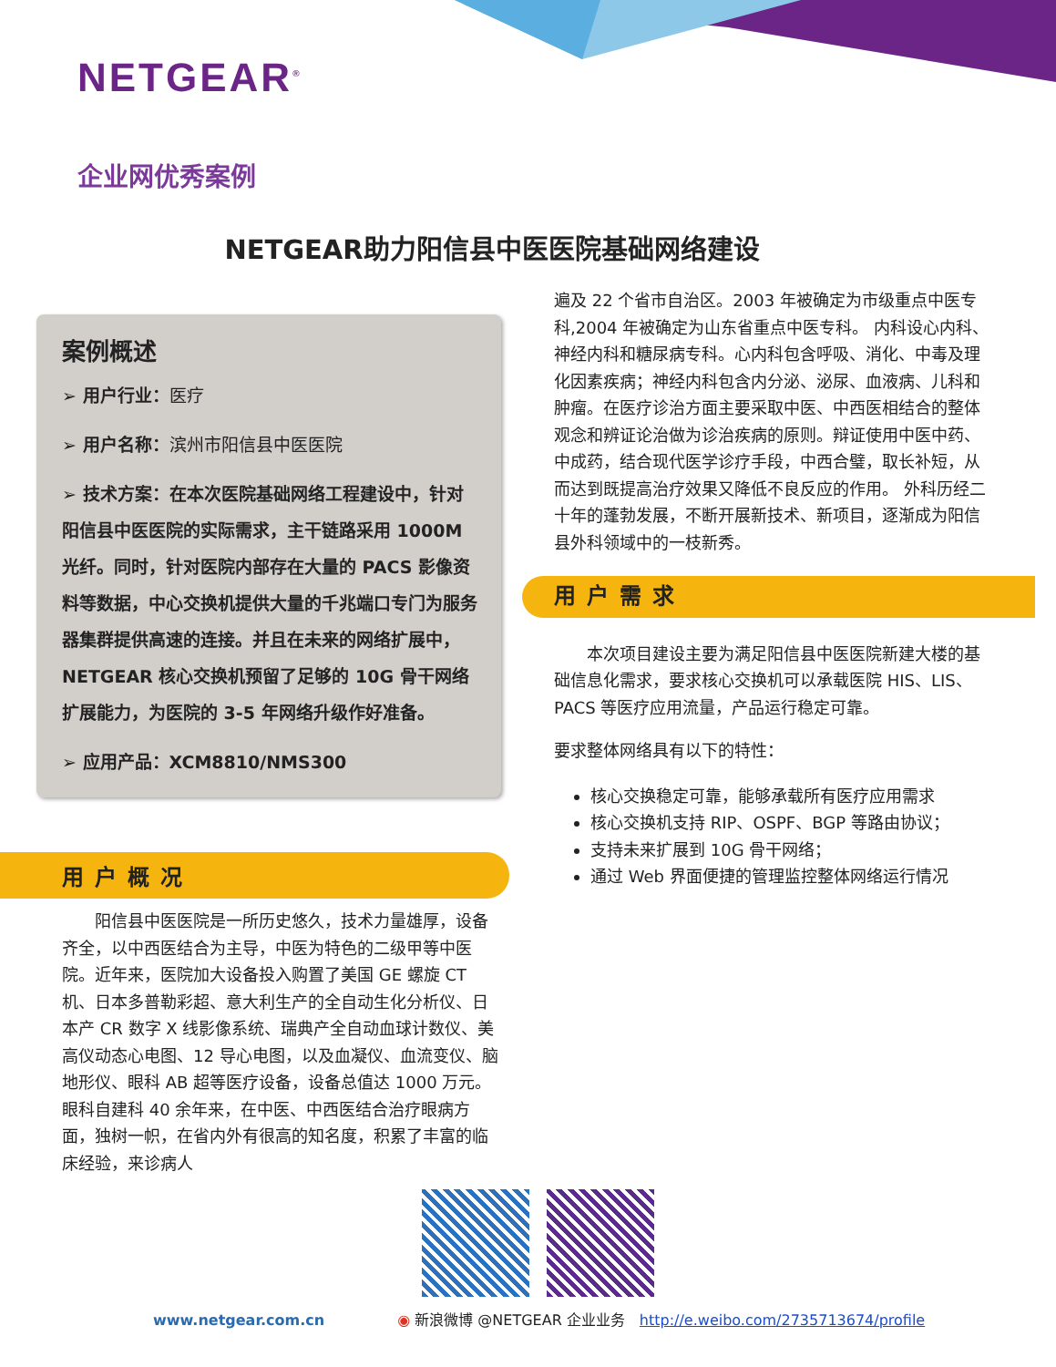NETGEAR<sup>®</sup>
企业网优秀案例
NETGEAR助力阳信县中医医院基础网络建设
案例概述
➢ 用户行业：医疗
➢ 用户名称：滨州市阳信县中医医院
➢ 技术方案：在本次医院基础网络工程建设中，针对阳信县中医医院的实际需求，主干链路采用 1000M 光纤。同时，针对医院内部存在大量的 PACS 影像资料等数据，中心交换机提供大量的千兆端口专门为服务器集群提供高速的连接。并且在未来的网络扩展中，NETGEAR 核心交换机预留了足够的 10G 骨干网络扩展能力，为医院的 3-5 年网络升级作好准备。
➢ 应用产品：XCM8810/NMS300
用户概况
　　阳信县中医医院是一所历史悠久，技术力量雄厚，设备齐全，以中西医结合为主导，中医为特色的二级甲等中医院。近年来，医院加大设备投入购置了美国 GE 螺旋 CT 机、日本多普勒彩超、意大利生产的全自动生化分析仪、日本产 CR 数字 X 线影像系统、瑞典产全自动血球计数仪、美高仪动态心电图、12 导心电图，以及血凝仪、血流变仪、脑地形仪、眼科 AB 超等医疗设备，设备总值达 1000 万元。眼科自建科 40 余年来，在中医、中西医结合治疗眼病方面，独树一帜，在省内外有很高的知名度，积累了丰富的临床经验，来诊病人
遍及 22 个省市自治区。2003 年被确定为市级重点中医专科,2004 年被确定为山东省重点中医专科。 内科设心内科、神经内科和糖尿病专科。心内科包含呼吸、消化、中毒及理化因素疾病；神经内科包含内分泌、泌尿、血液病、儿科和肿瘤。在医疗诊治方面主要采取中医、中西医相结合的整体观念和辨证论治做为诊治疾病的原则。辩证使用中医中药、中成药，结合现代医学诊疗手段，中西合璧，取长补短，从而达到既提高治疗效果又降低不良反应的作用。 外科历经二十年的蓬勃发展，不断开展新技术、新项目，逐渐成为阳信县外科领域中的一枝新秀。
用户需求
　　本次项目建设主要为满足阳信县中医医院新建大楼的基础信息化需求，要求核心交换机可以承载医院 HIS、LIS、PACS 等医疗应用流量，产品运行稳定可靠。
要求整体网络具有以下的特性：
核心交换稳定可靠，能够承载所有医疗应用需求
核心交换机支持 RIP、OSPF、BGP 等路由协议；
支持未来扩展到 10G 骨干网络；
通过 Web 界面便捷的管理监控整体网络运行情况
www.netgear.com.cn　　　　　◉ 新浪微博 @NETGEAR 企业业务　http://e.weibo.com/2735713674/profile